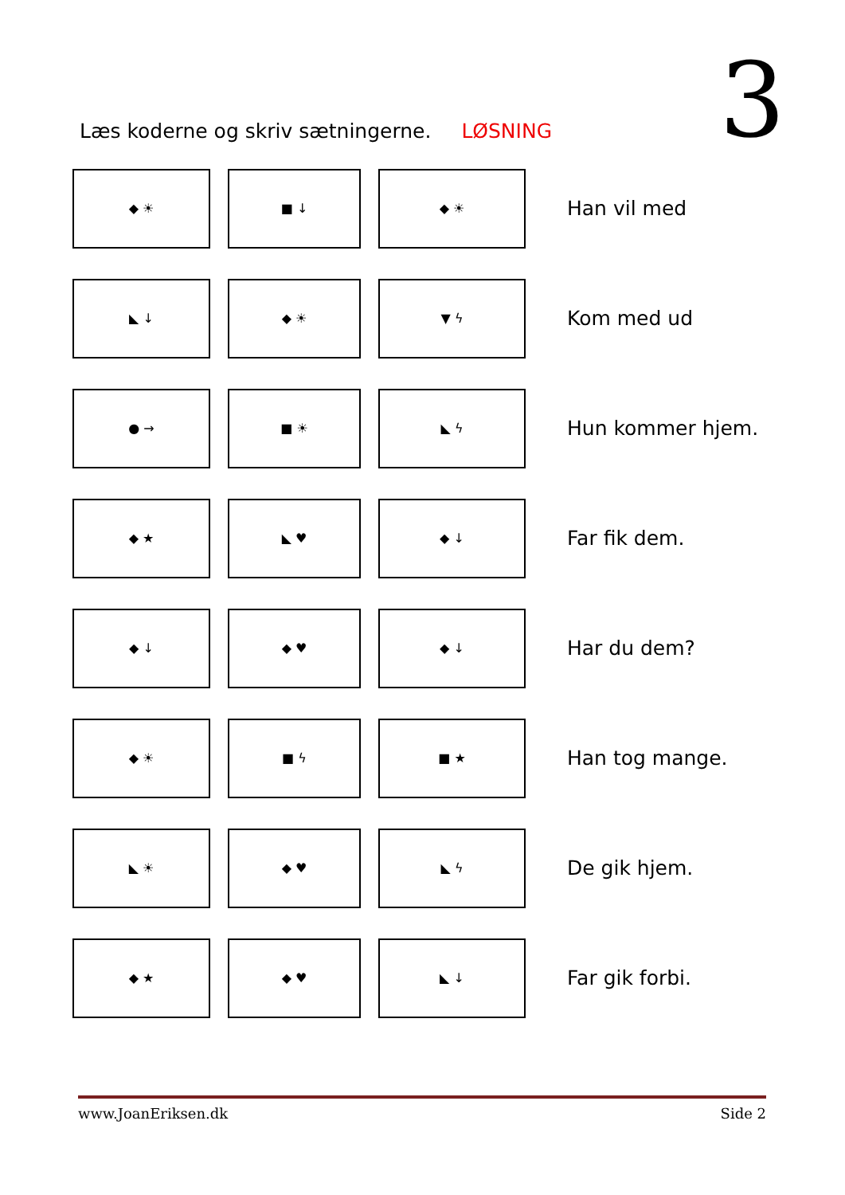3
Læs koderne og skriv sætningerne. LØSNING
◆ ☀ ■ ↓ ◆ ☀
Han vil med
◣ ↓ ◆ ☀ ▼ ϟ
Kom med ud
● → ■ ☀ ◣ ϟ
Hun kommer hjem.
◆ ★ ◣ ♥ ◆ ↓
Far fik dem.
◆ ↓ ◆ ♥ ◆ ↓
Har du dem?
◆ ☀ ■ ϟ ■ ★
Han tog mange.
◣ ☀ ◆ ♥ ◣ ϟ
De gik hjem.
◆ ★ ◆ ♥ ◣ ↓
Far gik forbi.
www.JoanEriksen.dk Side 2